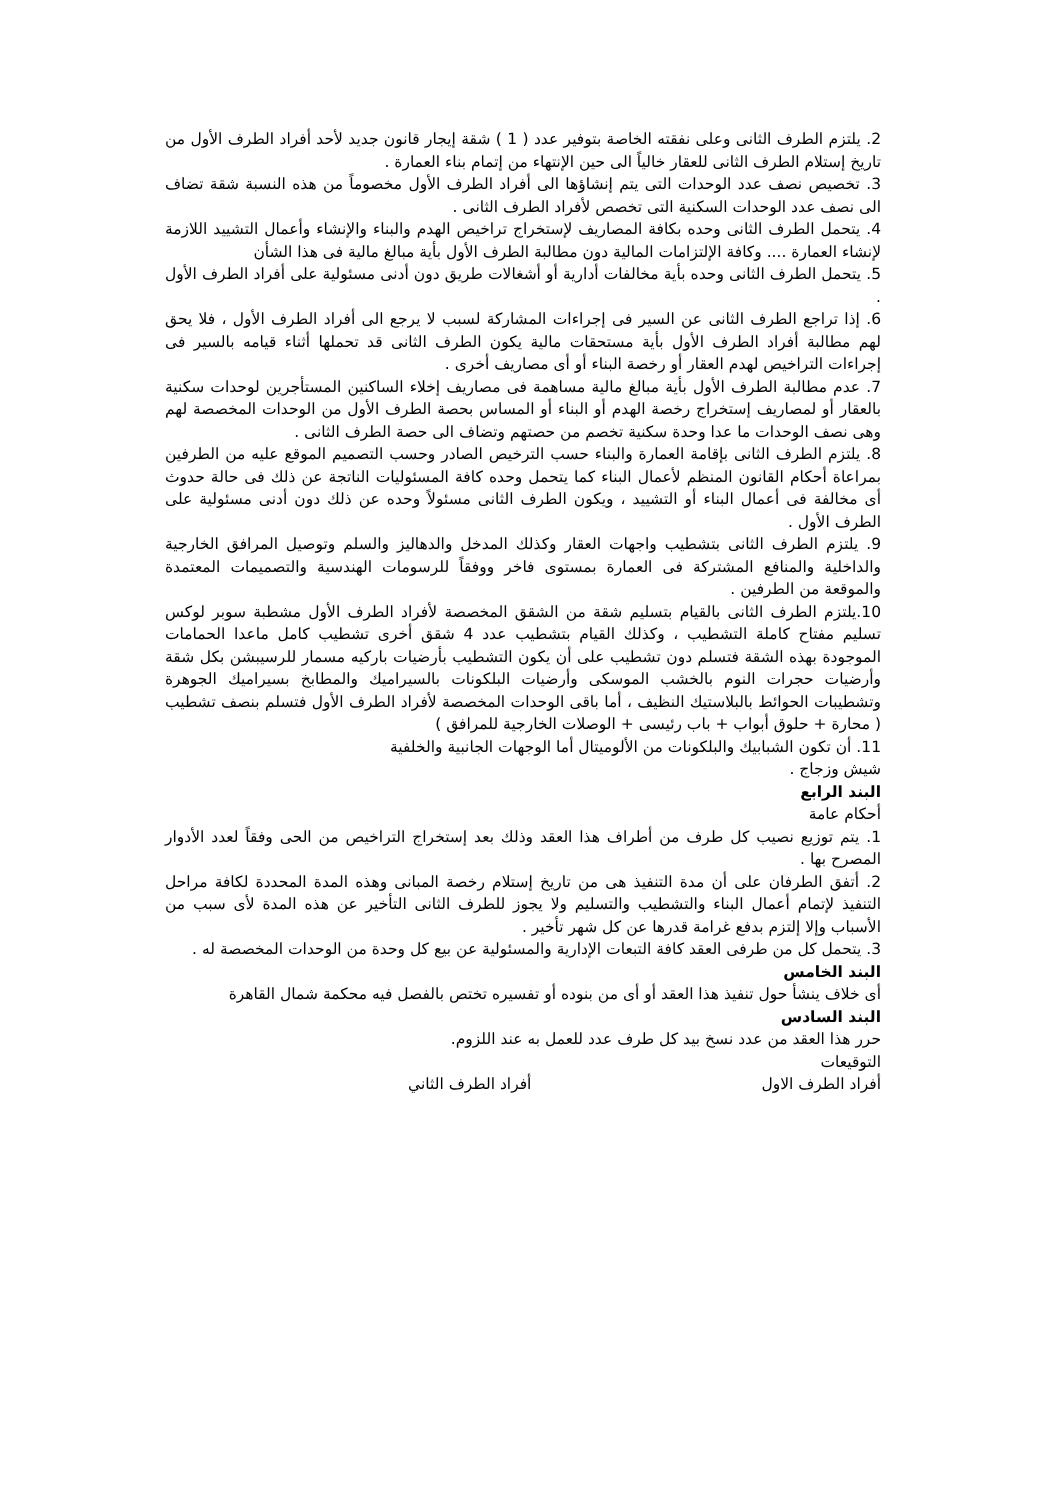2. يلتزم الطرف الثانى وعلى نفقته الخاصة بتوفير عدد ( 1 ) شقة إيجار قانون جديد لأحد أفراد الطرف الأول من تاريخ إستلام الطرف الثانى للعقار خالياً الى حين الإنتهاء من إتمام بناء العمارة .
3. تخصيص نصف عدد الوحدات التى يتم إنشاؤها الى أفراد الطرف الأول مخصوماً من هذه النسبة شقة تضاف الى نصف عدد الوحدات السكنية التى تخصص لأفراد الطرف الثانى .
4. يتحمل الطرف الثانى وحده بكافة المصاريف لإستخراج تراخيص الهدم والبناء والإنشاء وأعمال التشييد اللازمة لإنشاء العمارة .... وكافة الإلتزامات المالية دون مطالبة الطرف الأول بأية مبالغ مالية فى هذا الشأن
5. يتحمل الطرف الثانى وحده بأية مخالفات أدارية أو أشغالات طريق دون أدنى مسئولية على أفراد الطرف الأول .
6. إذا تراجع الطرف الثانى عن السير فى إجراءات المشاركة لسبب لا يرجع الى أفراد الطرف الأول ، فلا يحق لهم مطالبة أفراد الطرف الأول بأية مستحقات مالية يكون الطرف الثانى قد تحملها أثناء قيامه بالسير فى إجراءات التراخيص لهدم العقار أو رخصة البناء أو أى مصاريف أخرى .
7. عدم مطالبة الطرف الأول بأية مبالغ مالية مساهمة فى مصاريف إخلاء الساكنين المستأجرين لوحدات سكنية بالعقار أو لمصاريف إستخراج رخصة الهدم أو البناء أو المساس بحصة الطرف الأول من الوحدات المخصصة لهم وهى نصف الوحدات ما عدا وحدة سكنية تخصم من حصتهم وتضاف الى حصة الطرف الثانى .
8. يلتزم الطرف الثانى بإقامة العمارة والبناء حسب الترخيص الصادر وحسب التصميم الموقع عليه من الطرفين بمراعاة أحكام القانون المنظم لأعمال البناء كما يتحمل وحده كافة المسئوليات الناتجة عن ذلك فى حالة حدوث أى مخالفة فى أعمال البناء أو التشييد ، ويكون الطرف الثانى مسئولاً وحده عن ذلك دون أدنى مسئولية على الطرف الأول .
9. يلتزم الطرف الثانى بتشطيب واجهات العقار وكذلك المدخل والدهاليز والسلم وتوصيل المرافق الخارجية والداخلية والمنافع المشتركة فى العمارة بمستوى فاخر ووفقاً للرسومات الهندسية والتصميمات المعتمدة والموقعة من الطرفين .
10.يلتزم الطرف الثانى بالقيام بتسليم شقة من الشقق المخصصة لأفراد الطرف الأول مشطبة سوبر لوكس تسليم مفتاح كاملة التشطيب ، وكذلك القيام بتشطيب عدد 4 شقق أخرى تشطيب كامل ماعدا الحمامات الموجودة بهذه الشقة فتسلم دون تشطيب على أن يكون التشطيب بأرضيات باركيه مسمار للرسيبشن بكل شقة وأرضيات حجرات النوم بالخشب الموسكى وأرضيات البلكونات بالسيراميك والمطابخ بسيراميك الجوهرة وتشطيبات الحوائط بالبلاستيك النظيف ، أما باقى الوحدات المخصصة لأفراد الطرف الأول فتسلم بنصف تشطيب ( محارة + حلوق أبواب + باب رئيسى + الوصلات الخارجية للمرافق )
11. أن تكون الشبابيك والبلكونات من الألوميتال أما الوجهات الجانبية والخلفية
شيش وزجاج .
البند الرابع
أحكام عامة
1. يتم توزيع نصيب كل طرف من أطراف هذا العقد وذلك بعد إستخراج التراخيص من الحى وفقاً لعدد الأدوار المصرح بها .
2. أتفق الطرفان على أن مدة التنفيذ هى من تاريخ إستلام رخصة المبانى وهذه المدة المحددة لكافة مراحل التنفيذ لإتمام أعمال البناء والتشطيب والتسليم ولا يجوز للطرف الثانى التأخير عن هذه المدة لأى سبب من الأسباب وإلا إلتزم بدفع غرامة قدرها عن كل شهر تأخير .
3. يتحمل كل من طرفى العقد كافة التبعات الإدارية والمسئولية عن بيع كل وحدة من الوحدات المخصصة له .
البند الخامس
أى خلاف ينشأ حول تنفيذ هذا العقد أو أى من بنوده أو تفسيره تختص بالفصل فيه محكمة شمال القاهرة
البند السادس
حرر هذا العقد من عدد نسخ بيد كل طرف عدد للعمل به عند اللزوم.
التوقيعات
أفراد الطرف الاول أفراد الطرف الثاني